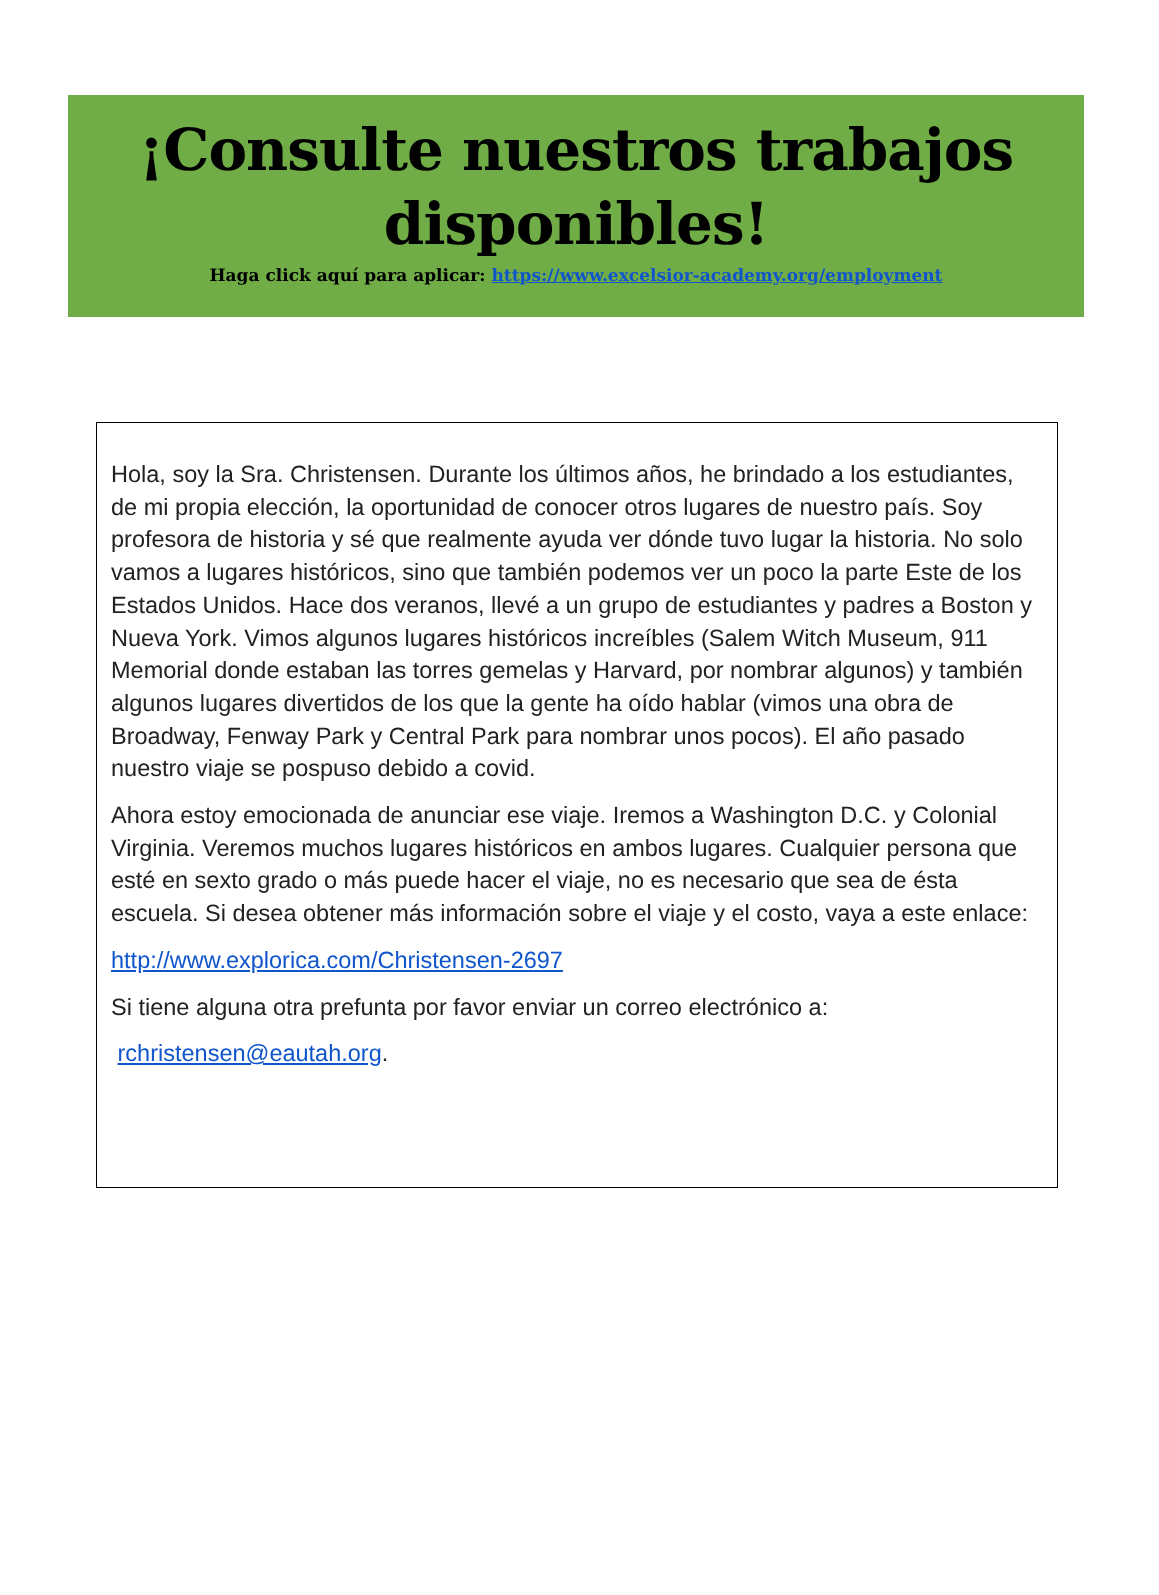¡Consulte nuestros trabajos disponibles!
Haga click aquí para aplicar: https://www.excelsior-academy.org/employment
Hola, soy la Sra. Christensen. Durante los últimos años, he brindado a los estudiantes, de mi propia elección, la oportunidad de conocer otros lugares de nuestro país. Soy profesora de historia y sé que realmente ayuda ver dónde tuvo lugar la historia. No solo vamos a lugares históricos, sino que también podemos ver un poco la parte Este de los Estados Unidos. Hace dos veranos, llevé a un grupo de estudiantes y padres a Boston y Nueva York. Vimos algunos lugares históricos increíbles (Salem Witch Museum, 911 Memorial donde estaban las torres gemelas y Harvard, por nombrar algunos) y también algunos lugares divertidos de los que la gente ha oído hablar (vimos una obra de Broadway, Fenway Park y Central Park para nombrar unos pocos). El año pasado nuestro viaje se pospuso debido a covid.
Ahora estoy emocionada de anunciar ese viaje. Iremos a Washington D.C. y Colonial Virginia. Veremos muchos lugares históricos en ambos lugares. Cualquier persona que esté en sexto grado o más puede hacer el viaje, no es necesario que sea de ésta escuela. Si desea obtener más información sobre el viaje y el costo, vaya a este enlace:
http://www.explorica.com/Christensen-2697
Si tiene alguna otra prefunta por favor enviar un correo electrónico a:
rchristensen@eautah.org.